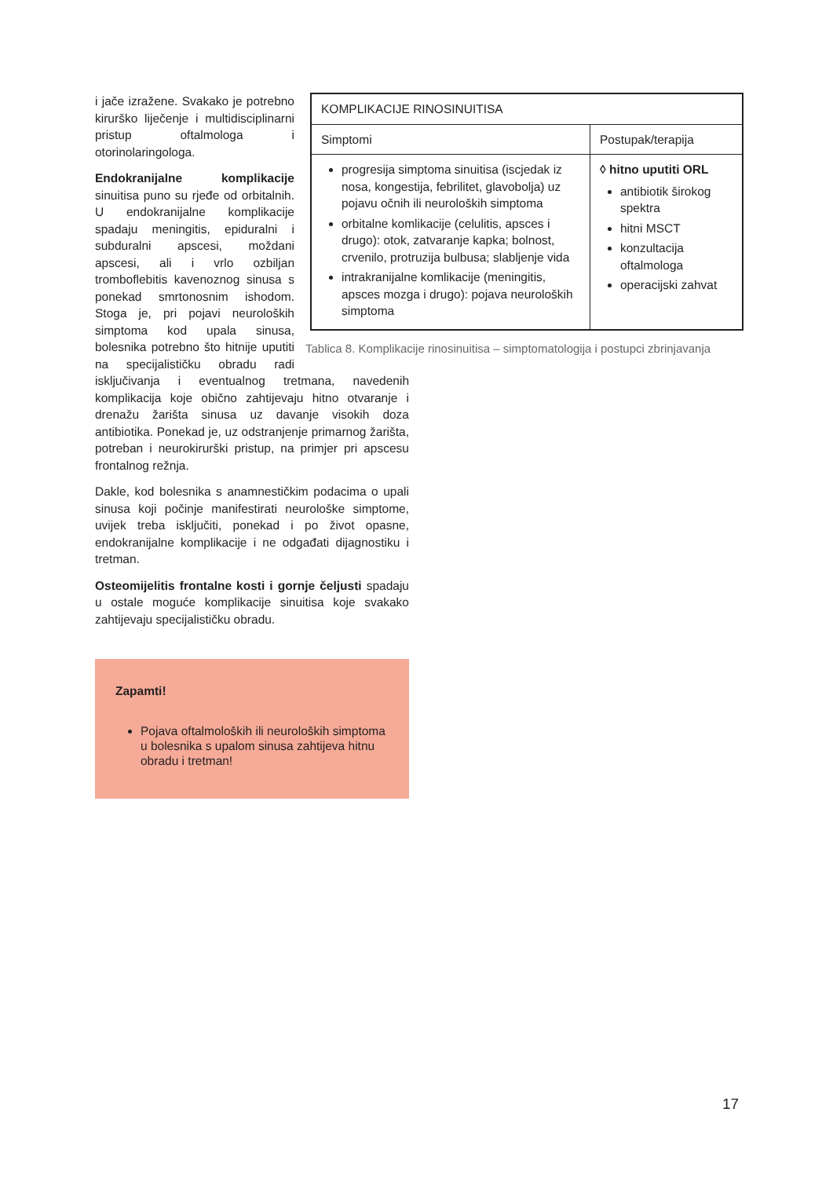| KOMPLIKACIJE RINOSINUITISA | |
| Simptomi | Postupak/terapija |
| progresija simptoma sinuitisa (iscjedak iz nosa, kongestija, febrilitet, glavobolja) uz pojavu očnih ili neuroloških simptoma orbitalne komlikacije (celulitis, apsces i drugo): otok, zatvaranje kapka; bolnost, crvenilo, protruzija bulbusa; slabljenje vida intrakranijalne komlikacije (meningitis, apsces mozga i drugo): pojava neuroloških simptoma | ◊ hitno uputiti ORL antibiotik širokog spektra hitni MSCT konzultacija oftalmologa operacijski zahvat |
Tablica 8. Komplikacije rinosinuitisa – simptomatologija i postupci zbrinjavanja
i jače izražene. Svakako je potrebno kirurško liječenje i multidisciplinarni pristup oftalmologa i otorinolaringologa.
Endokranijalne komplikacije sinuitisa puno su rjeđe od orbitalnih. U endokranijalne komplikacije spadaju meningitis, epiduralni i subduralni apscesi, moždani apscesi, ali i vrlo ozbiljan tromboflebitis kavenoznog sinusa s ponekad smrtonosnim ishodom. Stoga je, pri pojavi neuroloških simptoma kod upala sinusa, bolesnika potrebno što hitnije uputiti na specijalističku obradu radi isključivanja i eventualnog tretmana, navedenih komplikacija koje obično zahtijevaju hitno otvaranje i drenažu žarišta sinusa uz davanje visokih doza antibiotika. Ponekad je, uz odstranjenje primarnog žarišta, potreban i neurokirurški pristup, na primjer pri apscesu frontalnog režnja.
Dakle, kod bolesnika s anamnestičkim podacima o upali sinusa koji počinje manifestirati neurološke simptome, uvijek treba isključiti, ponekad i po život opasne, endokranijalne komplikacije i ne odgađati dijagnostiku i tretman.
Osteomijelitis frontalne kosti i gornje čeljusti spadaju u ostale moguće komplikacije sinuitisa koje svakako zahtijevaju specijalističku obradu.
Zapamti!
Pojava oftalmoloških ili neuroloških simptoma u bolesnika s upalom sinusa zahtijeva hitnu obradu i tretman!
17